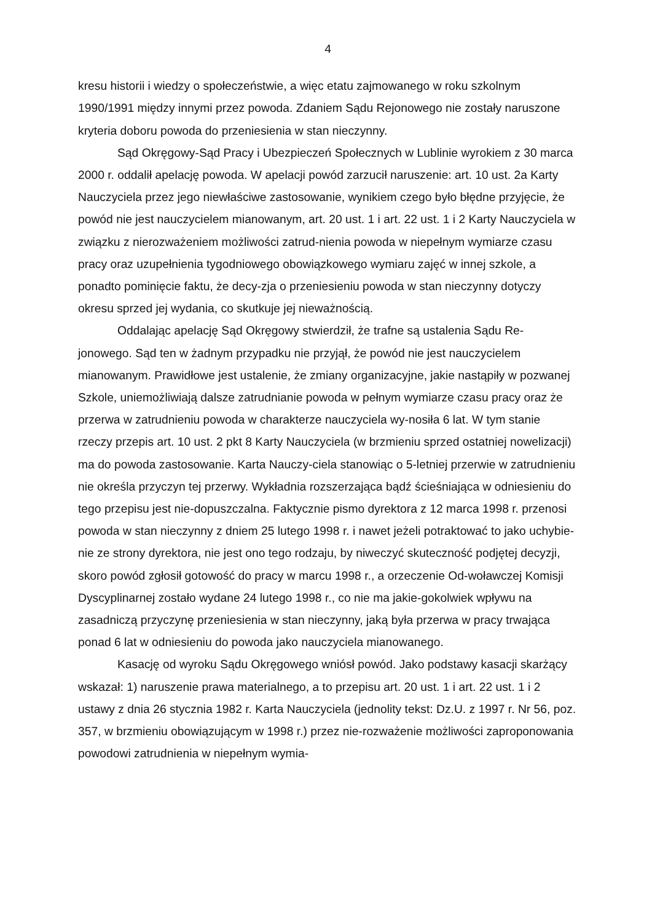4
kresu historii i wiedzy o społeczeństwie, a więc etatu zajmowanego w roku szkolnym 1990/1991 między innymi przez powoda. Zdaniem Sądu Rejonowego nie zostały naruszone kryteria doboru powoda do przeniesienia w stan nieczynny.
Sąd Okręgowy-Sąd Pracy i Ubezpieczeń Społecznych w Lublinie wyrokiem z 30 marca 2000 r. oddalił apelację powoda. W apelacji powód zarzucił naruszenie: art. 10 ust. 2a Karty Nauczyciela przez jego niewłaściwe zastosowanie, wynikiem czego było błędne przyjęcie, że powód nie jest nauczycielem mianowanym, art. 20 ust. 1 i art. 22 ust. 1 i 2 Karty Nauczyciela w związku z nierozważeniem możliwości zatrud-nienia powoda w niepełnym wymiarze czasu pracy oraz uzupełnienia tygodniowego obowiązkowego wymiaru zajęć w innej szkole, a ponadto pominięcie faktu, że decy-zja o przeniesieniu powoda w stan nieczynny dotyczy okresu sprzed jej wydania, co skutkuje jej nieważnością.
Oddalając apelację Sąd Okręgowy stwierdził, że trafne są ustalenia Sądu Re-jonowego. Sąd ten w żadnym przypadku nie przyjął, że powód nie jest nauczycielem mianowanym. Prawidłowe jest ustalenie, że zmiany organizacyjne, jakie nastąpiły w pozwanej Szkole, uniemożliwiają dalsze zatrudnianie powoda w pełnym wymiarze czasu pracy oraz że przerwa w zatrudnieniu powoda w charakterze nauczyciela wy-nosiła 6 lat. W tym stanie rzeczy przepis art. 10 ust. 2 pkt 8 Karty Nauczyciela (w brzmieniu sprzed ostatniej nowelizacji) ma do powoda zastosowanie. Karta Nauczy-ciela stanowiąc o 5-letniej przerwie w zatrudnieniu nie określa przyczyn tej przerwy. Wykładnia rozszerzająca bądź ścieśniająca w odniesieniu do tego przepisu jest nie-dopuszczalna. Faktycznie pismo dyrektora z 12 marca 1998 r. przenosi powoda w stan nieczynny z dniem 25 lutego 1998 r. i nawet jeżeli potraktować to jako uchybie-nie ze strony dyrektora, nie jest ono tego rodzaju, by niweczyć skuteczność podjętej decyzji, skoro powód zgłosił gotowość do pracy w marcu 1998 r., a orzeczenie Od-woławczej Komisji Dyscyplinarnej zostało wydane 24 lutego 1998 r., co nie ma jakie-gokolwiek wpływu na zasadniczą przyczynę przeniesienia w stan nieczynny, jaką była przerwa w pracy trwająca ponad 6 lat w odniesieniu do powoda jako nauczyciela mianowanego.
Kasację od wyroku Sądu Okręgowego wniósł powód. Jako podstawy kasacji skarżący wskazał: 1) naruszenie prawa materialnego, a to przepisu art. 20 ust. 1 i art. 22 ust. 1 i 2 ustawy z dnia 26 stycznia 1982 r. Karta Nauczyciela (jednolity tekst: Dz.U. z 1997 r. Nr 56, poz. 357, w brzmieniu obowiązującym w 1998 r.) przez nie-rozważenie możliwości zaproponowania powodowi zatrudnienia w niepełnym wymia-